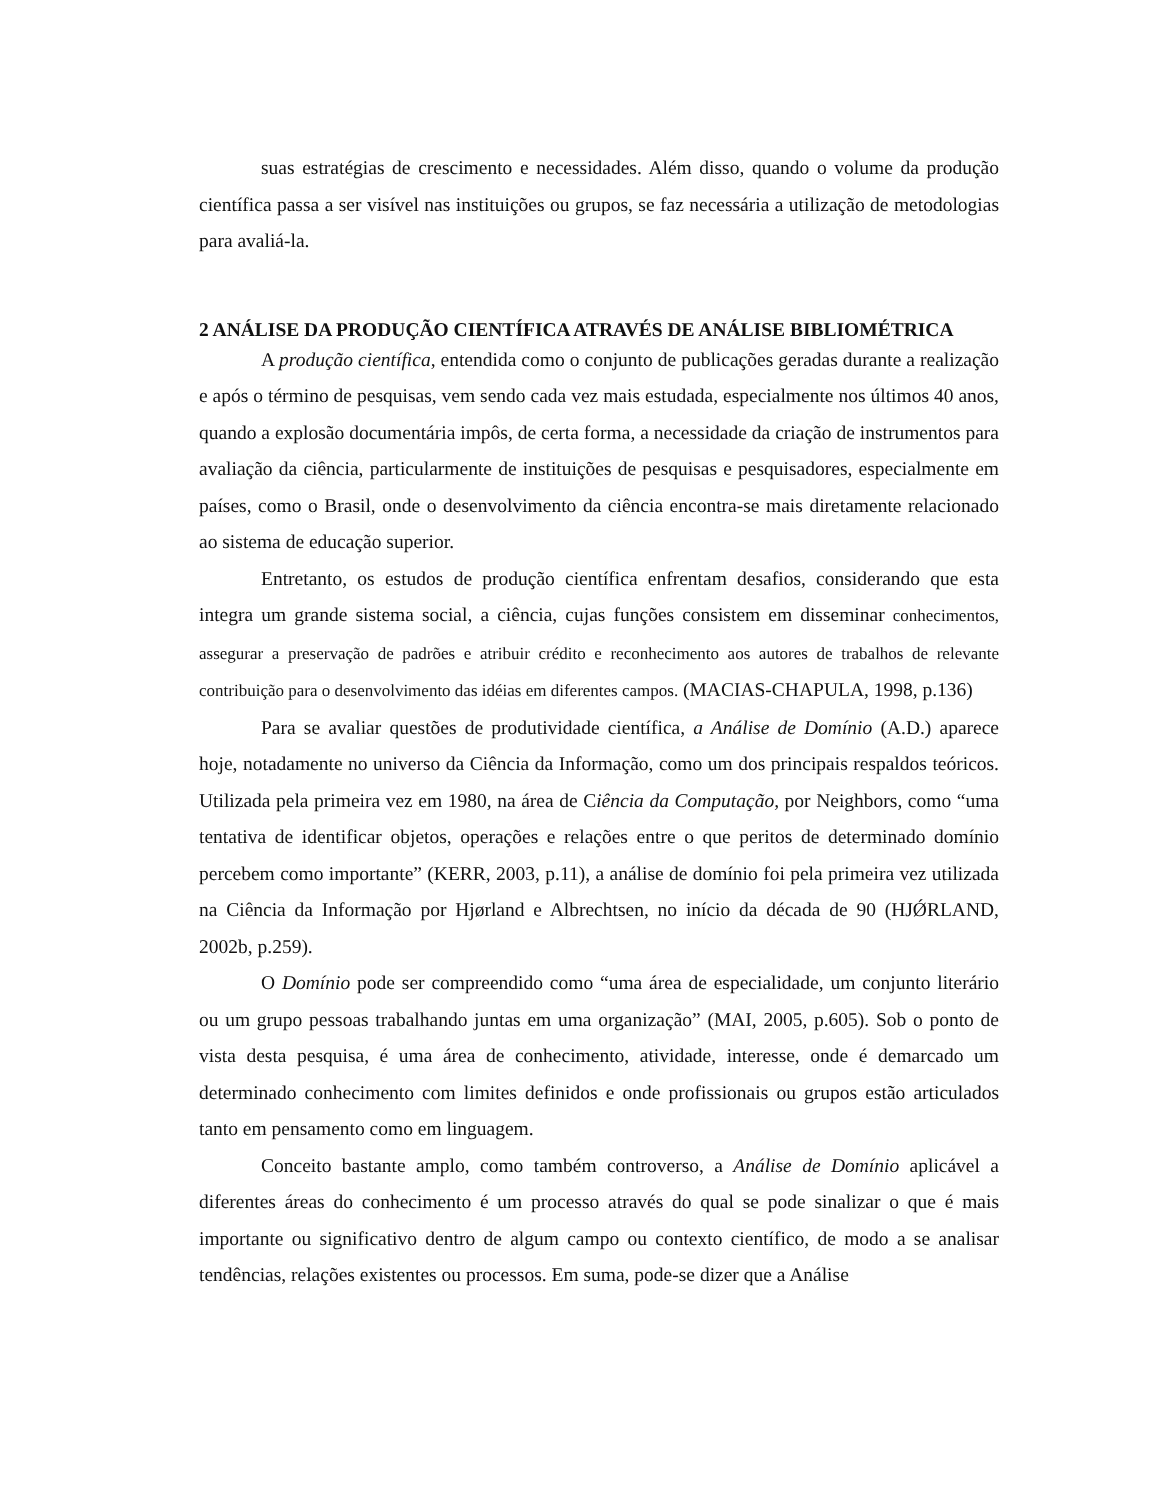suas estratégias de crescimento e necessidades. Além disso, quando o volume da produção científica passa a ser visível nas instituições ou grupos, se faz necessária a utilização de metodologias para avaliá-la.
2 ANÁLISE DA PRODUÇÃO CIENTÍFICA ATRAVÉS DE ANÁLISE BIBLIOMÉTRICA
A produção científica, entendida como o conjunto de publicações geradas durante a realização e após o término de pesquisas, vem sendo cada vez mais estudada, especialmente nos últimos 40 anos, quando a explosão documentária impôs, de certa forma, a necessidade da criação de instrumentos para avaliação da ciência, particularmente de instituições de pesquisas e pesquisadores, especialmente em países, como o Brasil, onde o desenvolvimento da ciência encontra-se mais diretamente relacionado ao sistema de educação superior.
Entretanto, os estudos de produção científica enfrentam desafios, considerando que esta integra um grande sistema social, a ciência, cujas funções consistem em disseminar conhecimentos, assegurar a preservação de padrões e atribuir crédito e reconhecimento aos autores de trabalhos de relevante contribuição para o desenvolvimento das idéias em diferentes campos. (MACIAS-CHAPULA, 1998, p.136)
Para se avaliar questões de produtividade científica, a Análise de Domínio (A.D.) aparece hoje, notadamente no universo da Ciência da Informação, como um dos principais respaldos teóricos. Utilizada pela primeira vez em 1980, na área de Ciência da Computação, por Neighbors, como “uma tentativa de identificar objetos, operações e relações entre o que peritos de determinado domínio percebem como importante” (KERR, 2003, p.11), a análise de domínio foi pela primeira vez utilizada na Ciência da Informação por Hjørland e Albrechtsen, no início da década de 90 (HJǾRLAND, 2002b, p.259).
O Domínio pode ser compreendido como “uma área de especialidade, um conjunto literário ou um grupo pessoas trabalhando juntas em uma organização” (MAI, 2005, p.605). Sob o ponto de vista desta pesquisa, é uma área de conhecimento, atividade, interesse, onde é demarcado um determinado conhecimento com limites definidos e onde profissionais ou grupos estão articulados tanto em pensamento como em linguagem.
Conceito bastante amplo, como também controverso, a Análise de Domínio aplicável a diferentes áreas do conhecimento é um processo através do qual se pode sinalizar o que é mais importante ou significativo dentro de algum campo ou contexto científico, de modo a se analisar tendências, relações existentes ou processos. Em suma, pode-se dizer que a Análise